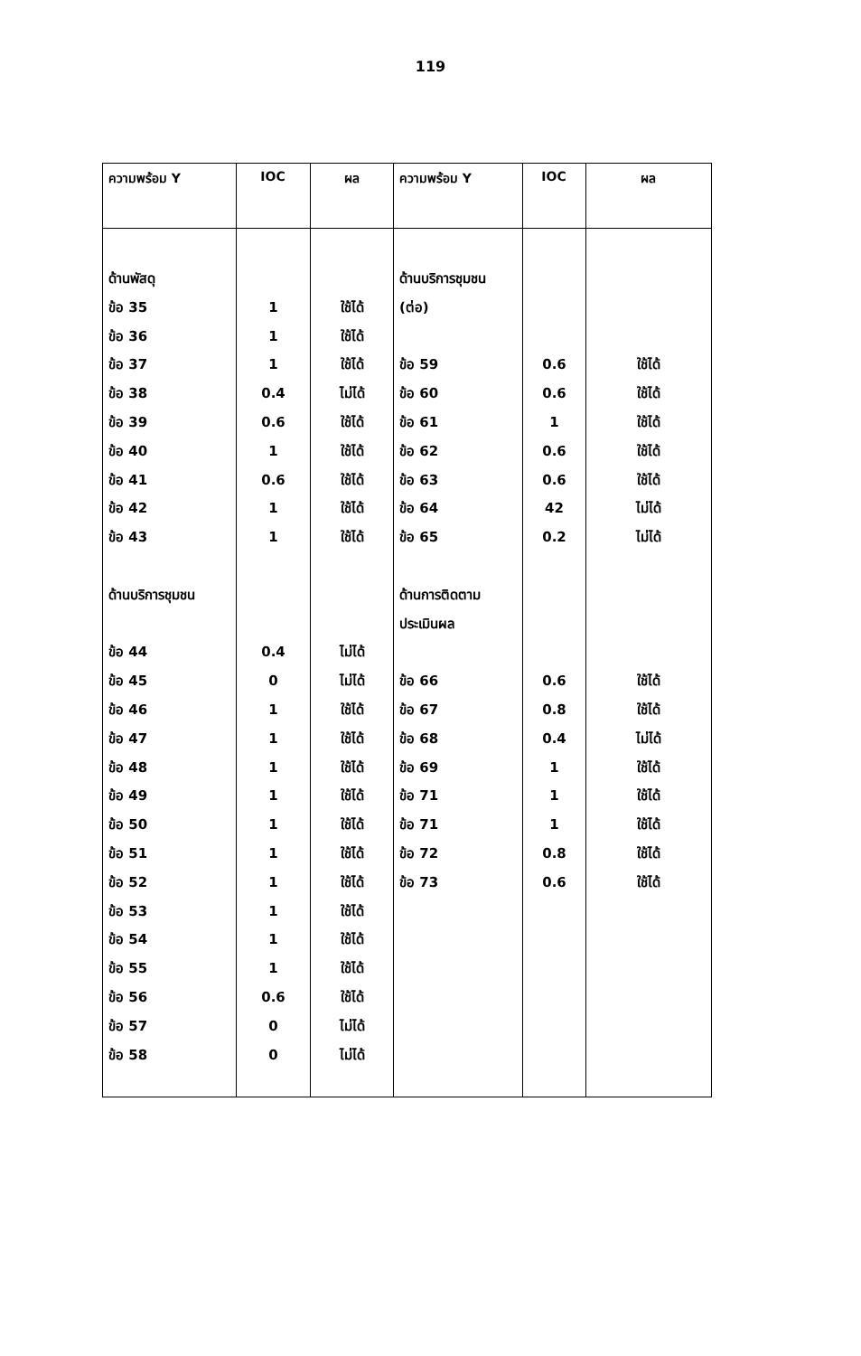119
| ความพร้อม Y | IOC | ผล | ความพร้อม Y | IOC | ผล |
| --- | --- | --- | --- | --- | --- |
| ด้านพัสดุ ข้อ 35 ข้อ 36 ข้อ 37 ข้อ 38 ข้อ 39 ข้อ 40 ข้อ 41 ข้อ 42 ข้อ 43 ด้านบริการชุมชน ข้อ 44 ข้อ 45 ข้อ 46 ข้อ 47 ข้อ 48 ข้อ 49 ข้อ 50 ข้อ 51 ข้อ 52 ข้อ 53 ข้อ 54 ข้อ 55 ข้อ 56 ข้อ 57 ข้อ 58 | 1 1 1 0.4 0.6 1 0.6 1 1 0.4 0 1 1 1 1 1 1 1 1 1 1 0.6 0 0 | ใช้ได้ ใช้ได้ ใช้ได้ ไม่ได้ ใช้ได้ ใช้ได้ ใช้ได้ ใช้ได้ ใช้ได้ ไม่ได้ ไม่ได้ ใช้ได้ ใช้ได้ ใช้ได้ ใช้ได้ ใช้ได้ ใช้ได้ ใช้ได้ ใช้ได้ ใช้ได้ ใช้ได้ ใช้ได้ ไม่ได้ ไม่ได้ | ด้านบริการชุมชน (ต่อ) ข้อ 59 ข้อ 60 ข้อ 61 ข้อ 62 ข้อ 63 ข้อ 64 ข้อ 65 ด้านการติดตาม ประเมินผล ข้อ 66 ข้อ 67 ข้อ 68 ข้อ 69 ข้อ 71 ข้อ 71 ข้อ 72 ข้อ 73 | 0.6 0.6 1 0.6 0.6 42 0.2 0.6 0.8 0.4 1 1 1 0.8 0.6 | ใช้ได้ ใช้ได้ ใช้ได้ ใช้ได้ ใช้ได้ ไม่ได้ ไม่ได้ ใช้ได้ ใช้ได้ ไม่ได้ ใช้ได้ ใช้ได้ ใช้ได้ ใช้ได้ ใช้ได้ |